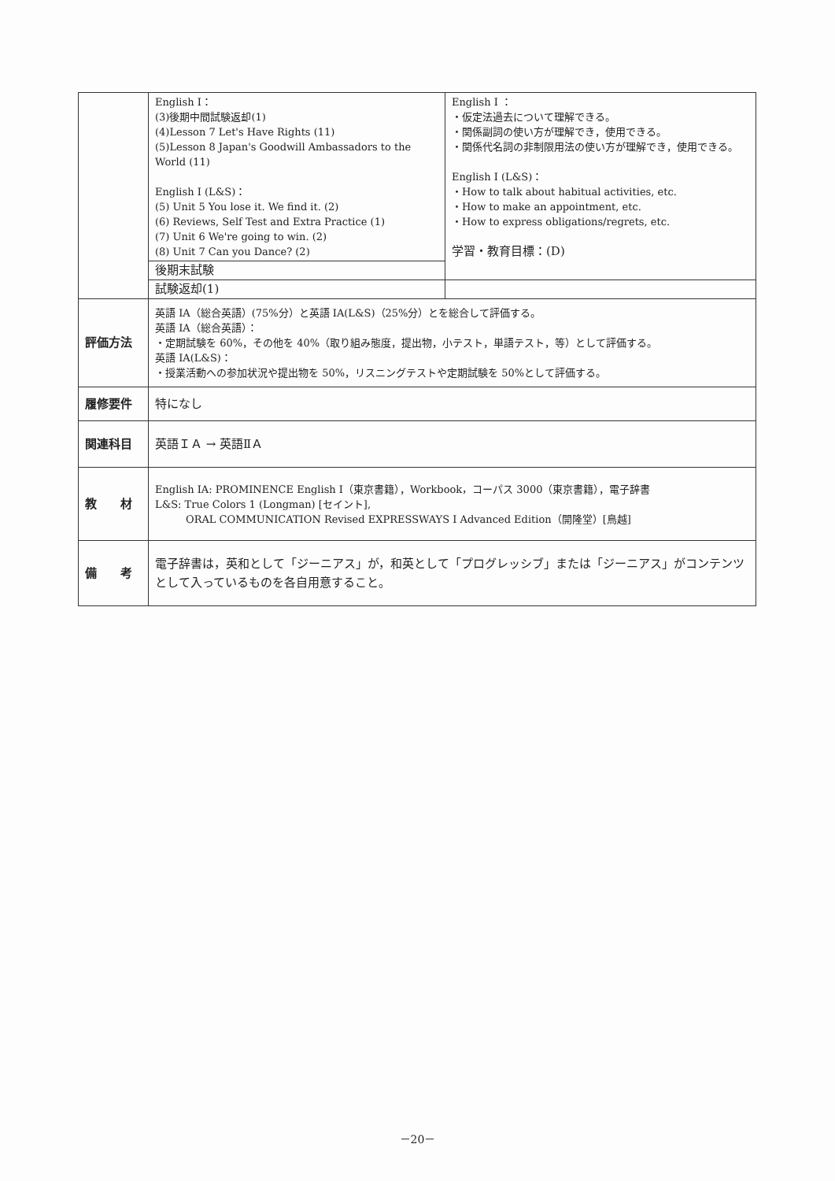| | English I： (3)後期中間試験返却(1) (4)Lesson 7 Let's Have Rights (11) (5)Lesson 8 Japan's Goodwill Ambassadors to the World (11) English I (L&S)： (5) Unit 5 You lose it. We find it. (2) (6) Reviews, Self Test and Extra Practice (1) (7) Unit 6 We're going to win. (2) (8) Unit 7 Can you Dance? (2) | English I ： ・仮定法過去について理解できる。 ・関係副詞の使い方が理解でき，使用できる。 ・関係代名詞の非制限用法の使い方が理解でき，使用できる。 English I (L&S)： ・How to talk about habitual activities, etc. ・How to make an appointment, etc. ・How to express obligations/regrets, etc. 学習・教育目標：(D) |
| | 後期末試験 | |
| | 試験返却(1) | |
| 評価方法 | 英語 IA（総合英語）(75%分）と英語 IA(L&S)（25%分）とを総合して評価する。 英語 IA（総合英語）： ・定期試験を 60%，その他を 40%（取り組み態度，提出物，小テスト，単語テスト，等）として評価する。 英語 IA(L&S)： ・授業活動への参加状況や提出物を 50%，リスニングテストや定期試験を 50%として評価する。 | |
| 履修要件 | 特になし | |
| 関連科目 | 英語ＩＡ → 英語ⅡＡ | |
| 教 材 | English IA: PROMINENCE English I（東京書籍），Workbook，コーパス 3000（東京書籍），電子辞書 L&S: True Colors 1 (Longman) [セイント], ORAL COMMUNICATION Revised EXPRESSWAYS I Advanced Edition（開隆堂）[鳥越] | |
| 備 考 | 電子辞書は，英和として「ジーニアス」が，和英として「プログレッシブ」または「ジーニアス」がコンテンツとして入っているものを各自用意すること。 | |
－20－